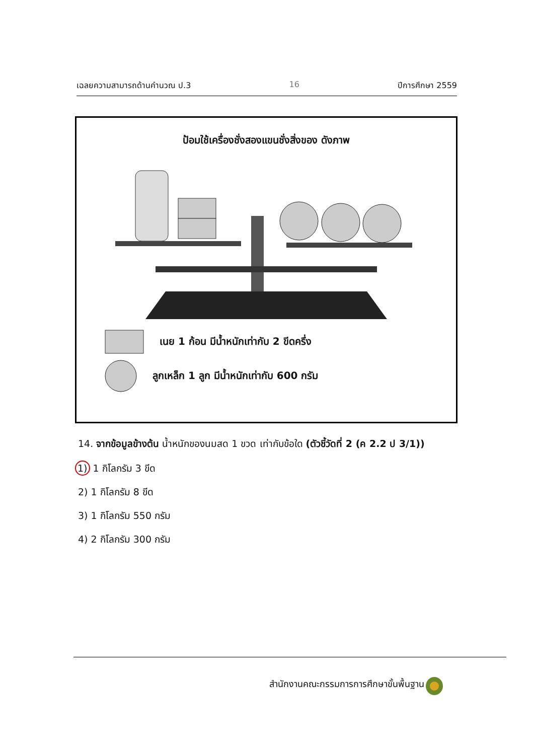เฉลยความสามารถด้านคำนวณ ป.3 16 ปีการศึกษา 2559
ป้อมใช้เครื่องชั่งสองแขนชั่งสิ่งของ ดังภาพ
เนย 1 ก้อน มีน้ำหนักเท่ากับ 2 ขีดครึ่ง
ลูกเหล็ก 1 ลูก มีน้ำหนักเท่ากับ 600 กรัม
14. จากข้อมูลข้างต้น น้ำหนักของนมสด 1 ขวด เท่ากับข้อใด (ตัวชี้วัดที่ 2 (ค 2.2 ป 3/1))
1) 1 กิโลกรัม 3 ขีด
2) 1 กิโลกรัม 8 ขีด
3) 1 กิโลกรัม 550 กรัม
4) 2 กิโลกรัม 300 กรัม
สำนักงานคณะกรรมการการศึกษาขั้นพื้นฐาน